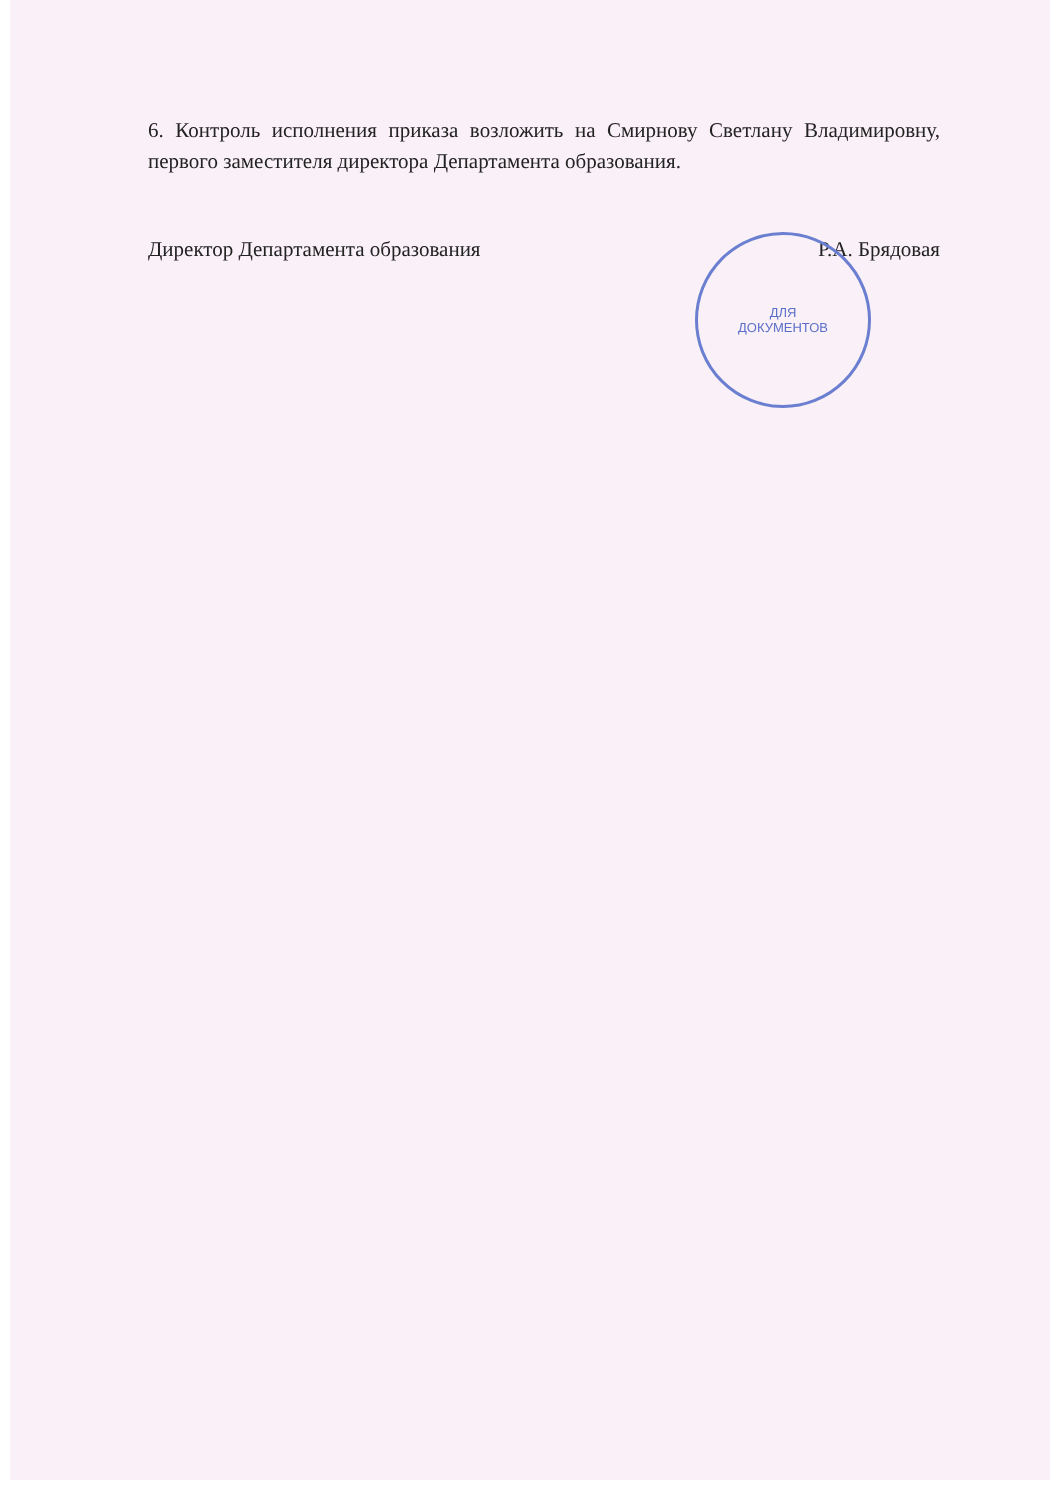6. Контроль исполнения приказа возложить на Смирнову Светлану Владимировну, первого заместителя директора Департамента образования.
Директор Департамента образования Р.А. Брядовая
ДЛЯ
ДОКУМЕНТОВ